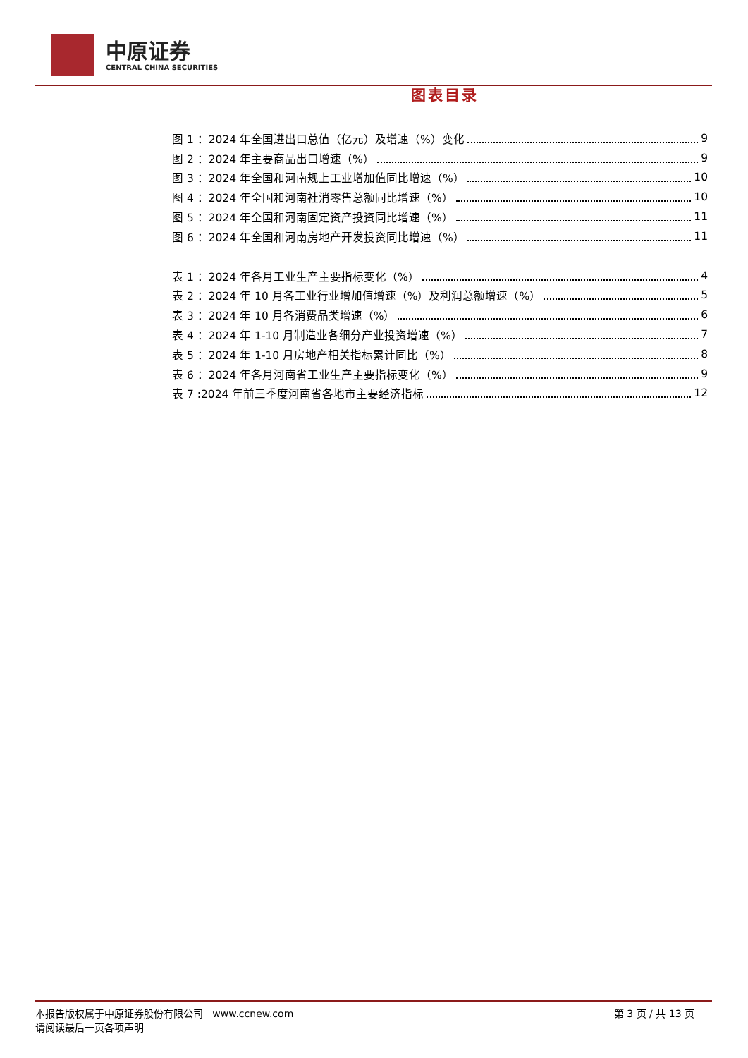中原证券
CENTRAL CHINA SECURITIES
图表目录
图 1 ：2024 年全国进出口总值（亿元）及增速（%）变化 9
图 2 ：2024 年主要商品出口增速（%） 9
图 3 ：2024 年全国和河南规上工业增加值同比增速（%） 10
图 4 ：2024 年全国和河南社消零售总额同比增速（%） 10
图 5 ：2024 年全国和河南固定资产投资同比增速（%） 11
图 6 ：2024 年全国和河南房地产开发投资同比增速（%） 11
表 1 ：2024 年各月工业生产主要指标变化（%） 4
表 2 ：2024 年 10 月各工业行业增加值增速（%）及利润总额增速（%） 5
表 3 ：2024 年 10 月各消费品类增速（%） 6
表 4 ：2024 年 1-10 月制造业各细分产业投资增速（%） 7
表 5 ：2024 年 1-10 月房地产相关指标累计同比（%） 8
表 6 ：2024 年各月河南省工业生产主要指标变化（%） 9
表 7 :2024 年前三季度河南省各地市主要经济指标 12
本报告版权属于中原证券股份有限公司 www.ccnew.com
请阅读最后一页各项声明
第 3 页 / 共 13 页